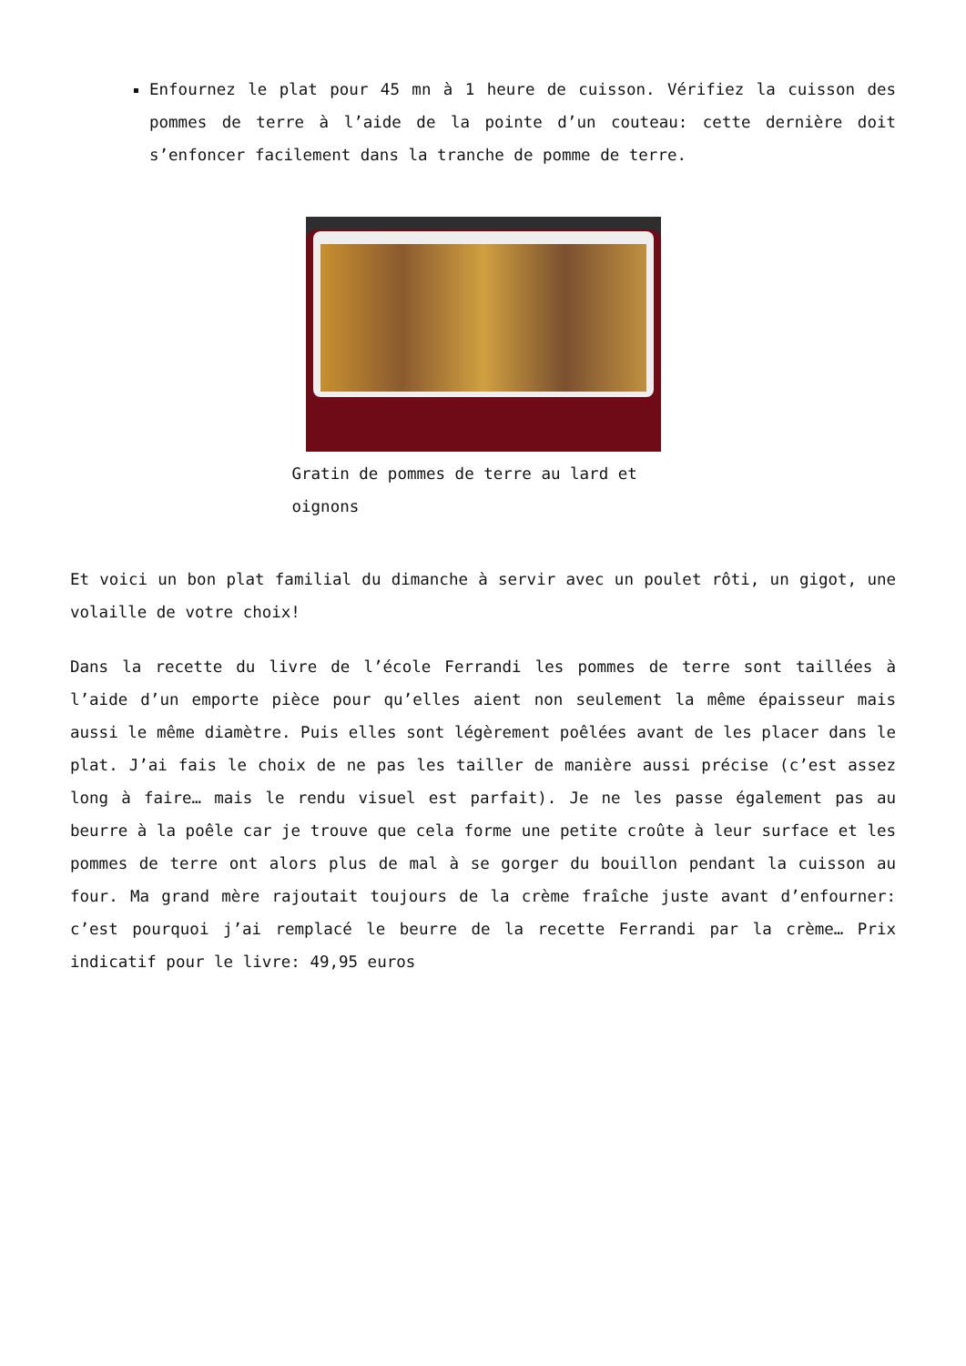Enfournez le plat pour 45 mn à 1 heure de cuisson. Vérifiez la cuisson des pommes de terre à l’aide de la pointe d’un couteau: cette dernière doit s’enfoncer facilement dans la tranche de pomme de terre.
Gratin de pommes de terre au lard et oignons
Et voici un bon plat familial du dimanche à servir avec un poulet rôti, un gigot, une volaille de votre choix!
Dans la recette du livre de l’école Ferrandi les pommes de terre sont taillées à l’aide d’un emporte pièce pour qu’elles aient non seulement la même épaisseur mais aussi le même diamètre. Puis elles sont légèrement poêlées avant de les placer dans le plat. J’ai fais le choix de ne pas les tailler de manière aussi précise (c’est assez long à faire… mais le rendu visuel est parfait). Je ne les passe également pas au beurre à la poêle car je trouve que cela forme une petite croûte à leur surface et les pommes de terre ont alors plus de mal à se gorger du bouillon pendant la cuisson au four. Ma grand mère rajoutait toujours de la crème fraîche juste avant d’enfourner: c’est pourquoi j’ai remplacé le beurre de la recette Ferrandi par la crème… Prix indicatif pour le livre: 49,95 euros